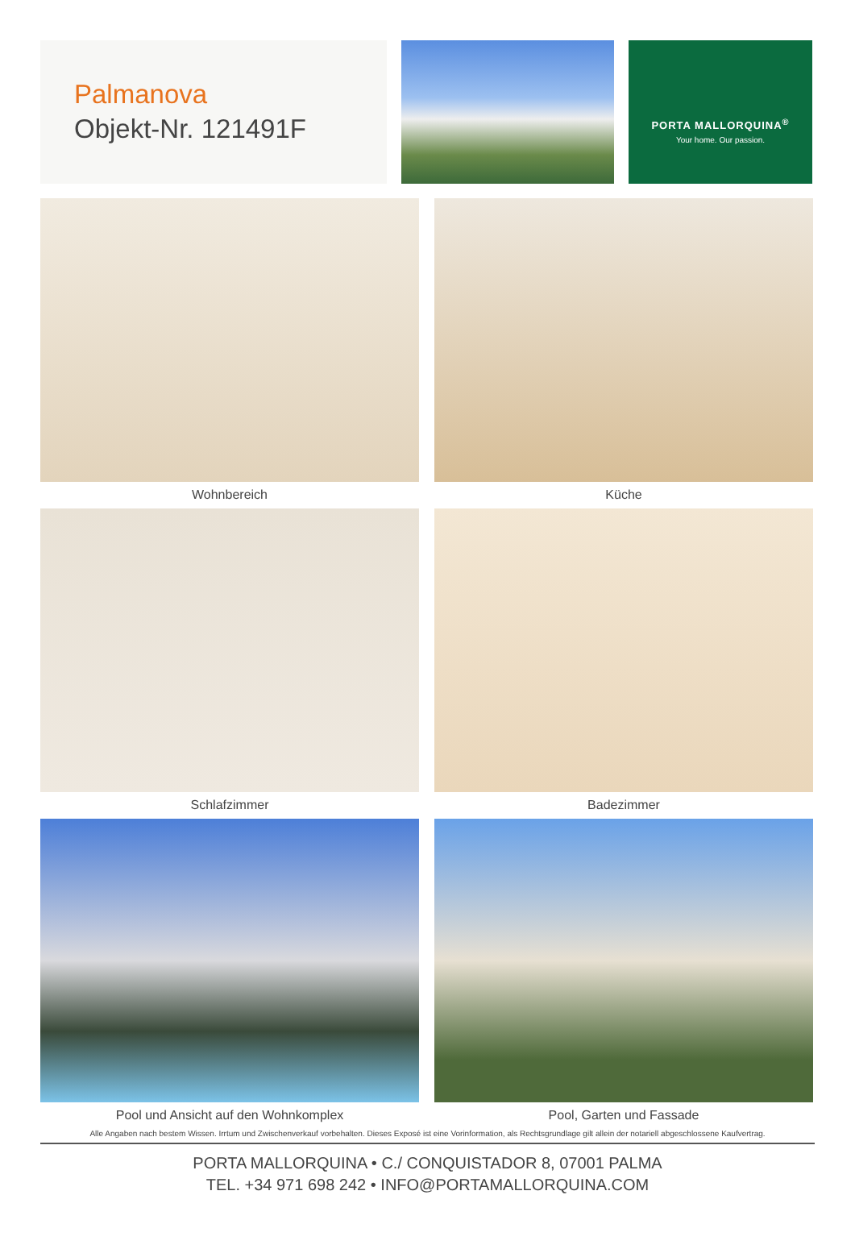Palmanova
Objekt-Nr. 121491F
PORTA MALLORQUINA<sup>®</sup>
Your home. Our passion.
Wohnbereich
Küche
Schlafzimmer
Badezimmer
Pool und Ansicht auf den Wohnkomplex
Pool, Garten und Fassade
Alle Angaben nach bestem Wissen. Irrtum und Zwischenverkauf vorbehalten. Dieses Exposé ist eine Vorinformation, als Rechtsgrundlage gilt allein der notariell abgeschlossene Kaufvertrag.
PORTA MALLORQUINA • C./ CONQUISTADOR 8, 07001 PALMA
TEL. +34 971 698 242 • INFO@PORTAMALLORQUINA.COM